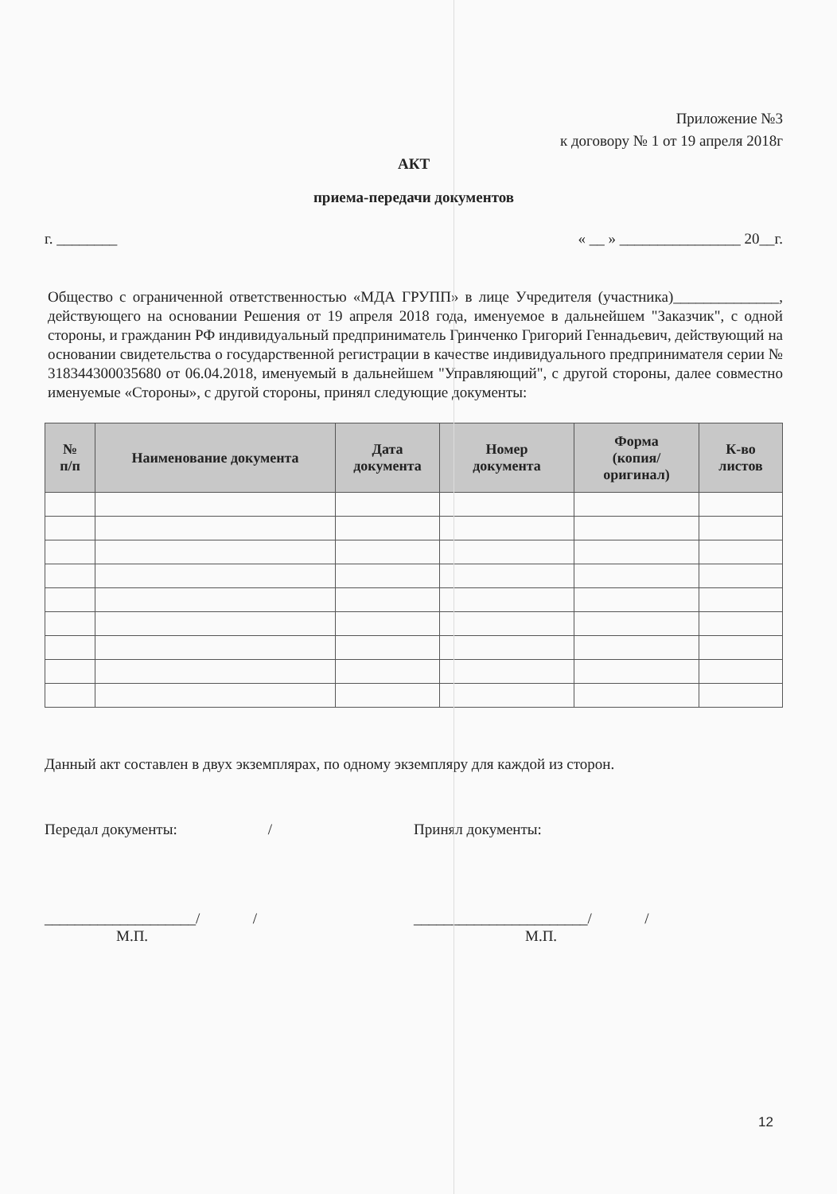Приложение №3
к договору № 1 от 19 апреля 2018г
АКТ
приема-передачи документов
г. ________ « __ » ________________ 20__г.
Общество с ограниченной ответственностью «МДА ГРУПП» в лице Учредителя (участника)______________, действующего на основании Решения от 19 апреля 2018 года, именуемое в дальнейшем "Заказчик", с одной стороны, и гражданин РФ индивидуальный предприниматель Гринченко Григорий Геннадьевич, действующий на основании свидетельства о государственной регистрации в качестве индивидуального предпринимателя серии № 318344300035680 от 06.04.2018, именуемый в дальнейшем "Управляющий", с другой стороны, далее совместно именуемые «Стороны», с другой стороны, принял следующие документы:
| № п/п | Наименование документа | Дата документа | Номер документа | Форма (копия/ оригинал) | К-во листов |
| --- | --- | --- | --- | --- | --- |
Данный акт составлен в двух экземплярах, по одному экземпляру для каждой из сторон.
Передал документы: /
Принял документы:
____________________/ /
М.П.
_______________________/ /
М.П.
12